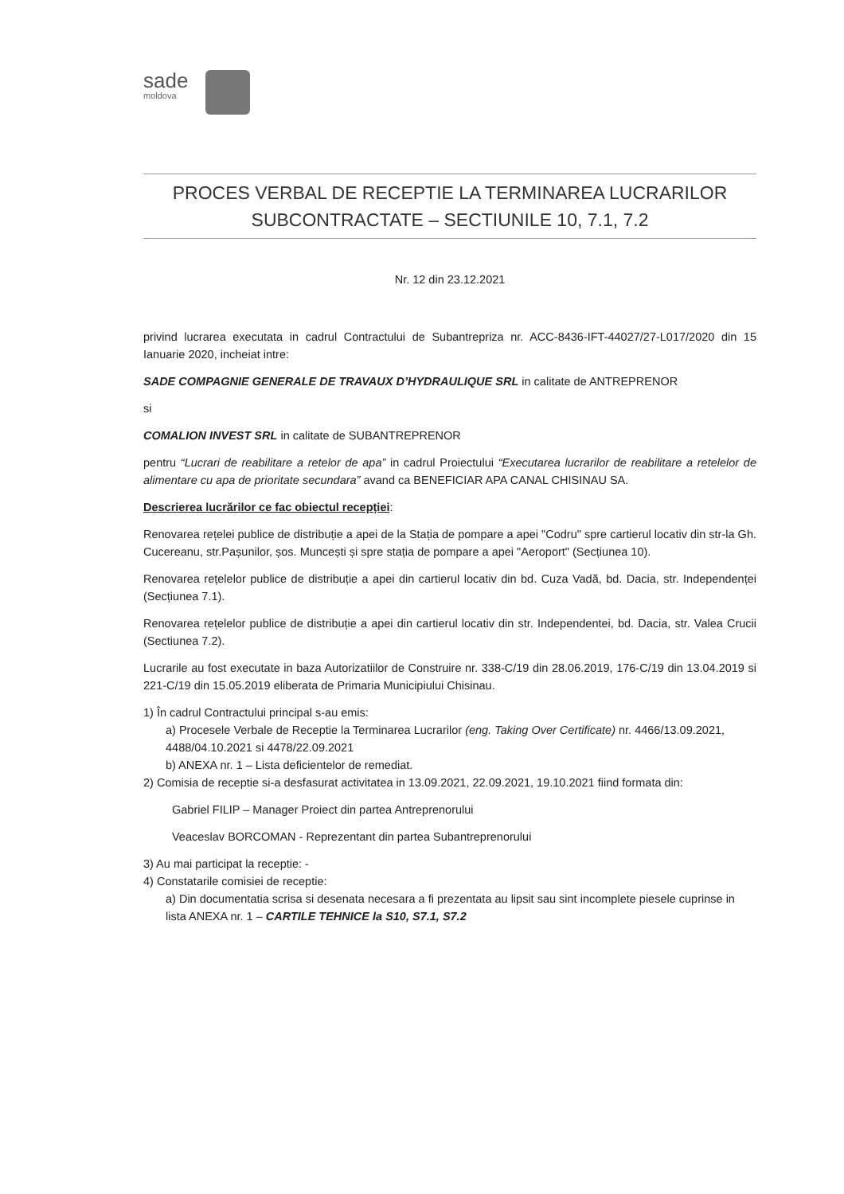sade
moldova
PROCES VERBAL DE RECEPTIE LA TERMINAREA LUCRARILOR
SUBCONTRACTATE – SECTIUNILE 10, 7.1, 7.2
Nr. 12 din 23.12.2021
privind lucrarea executata in cadrul Contractului de Subantrepriza nr. ACC-8436-IFT-44027/27-L017/2020 din 15 Ianuarie 2020, incheiat intre:
SADE COMPAGNIE GENERALE DE TRAVAUX D’HYDRAULIQUE SRL in calitate de ANTREPRENOR
si
COMALION INVEST SRL in calitate de SUBANTREPRENOR
pentru “Lucrari de reabilitare a retelor de apa” in cadrul Proiectului “Executarea lucrarilor de reabilitare a retelelor de alimentare cu apa de prioritate secundara” avand ca BENEFICIAR APA CANAL CHISINAU SA.
Descrierea lucrărilor ce fac obiectul recepției:
Renovarea rețelei publice de distribuție a apei de la Stația de pompare a apei "Codru" spre cartierul locativ din str-la Gh. Cucereanu, str.Pașunilor, șos. Muncești și spre stația de pompare a apei "Aeroport" (Secțiunea 10).
Renovarea rețelelor publice de distribuție a apei din cartierul locativ din bd. Cuza Vadă, bd. Dacia, str. Independenței (Secțiunea 7.1).
Renovarea rețelelor publice de distribuție a apei din cartierul locativ din str. Independentei, bd. Dacia, str. Valea Crucii (Sectiunea 7.2).
Lucrarile au fost executate in baza Autorizatiilor de Construire nr. 338-C/19 din 28.06.2019, 176-C/19 din 13.04.2019 si 221-C/19 din 15.05.2019 eliberata de Primaria Municipiului Chisinau.
1) În cadrul Contractului principal s-au emis:
a) Procesele Verbale de Receptie la Terminarea Lucrarilor (eng. Taking Over Certificate) nr. 4466/13.09.2021, 4488/04.10.2021 si 4478/22.09.2021
b) ANEXA nr. 1 – Lista deficientelor de remediat.
2) Comisia de receptie si-a desfasurat activitatea in 13.09.2021, 22.09.2021, 19.10.2021 fiind formata din:
Gabriel FILIP – Manager Proiect din partea Antreprenorului
Veaceslav BORCOMAN - Reprezentant din partea Subantreprenorului
3) Au mai participat la receptie: -
4) Constatarile comisiei de receptie:
a) Din documentatia scrisa si desenata necesara a fi prezentata au lipsit sau sint incomplete piesele cuprinse in lista ANEXA nr. 1 – CARTILE TEHNICE la S10, S7.1, S7.2